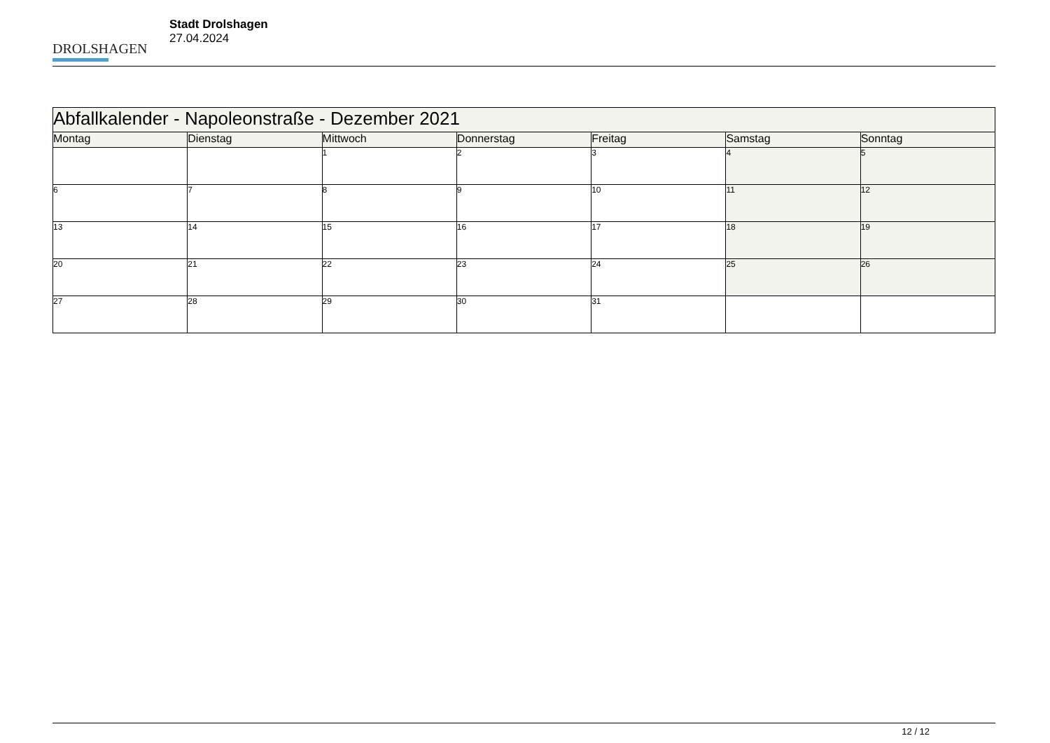DROLSHAGEN
Stadt Drolshagen
27.04.2024
| Abfallkalender - Napoleonstraße - Dezember 2021 | | | | | | |
| --- | --- | --- | --- | --- | --- | --- |
| Montag | Dienstag | Mittwoch | Donnerstag | Freitag | Samstag | Sonntag |
| | | 1 | 2 | 3 | 4 | 5 |
| 6 | 7 | 8 | 9 | 10 | 11 | 12 |
| 13 | 14 | 15 | 16 | 17 | 18 | 19 |
| 20 | 21 | 22 | 23 | 24 | 25 | 26 |
| 27 | 28 | 29 | 30 | 31 | | |
12 / 12